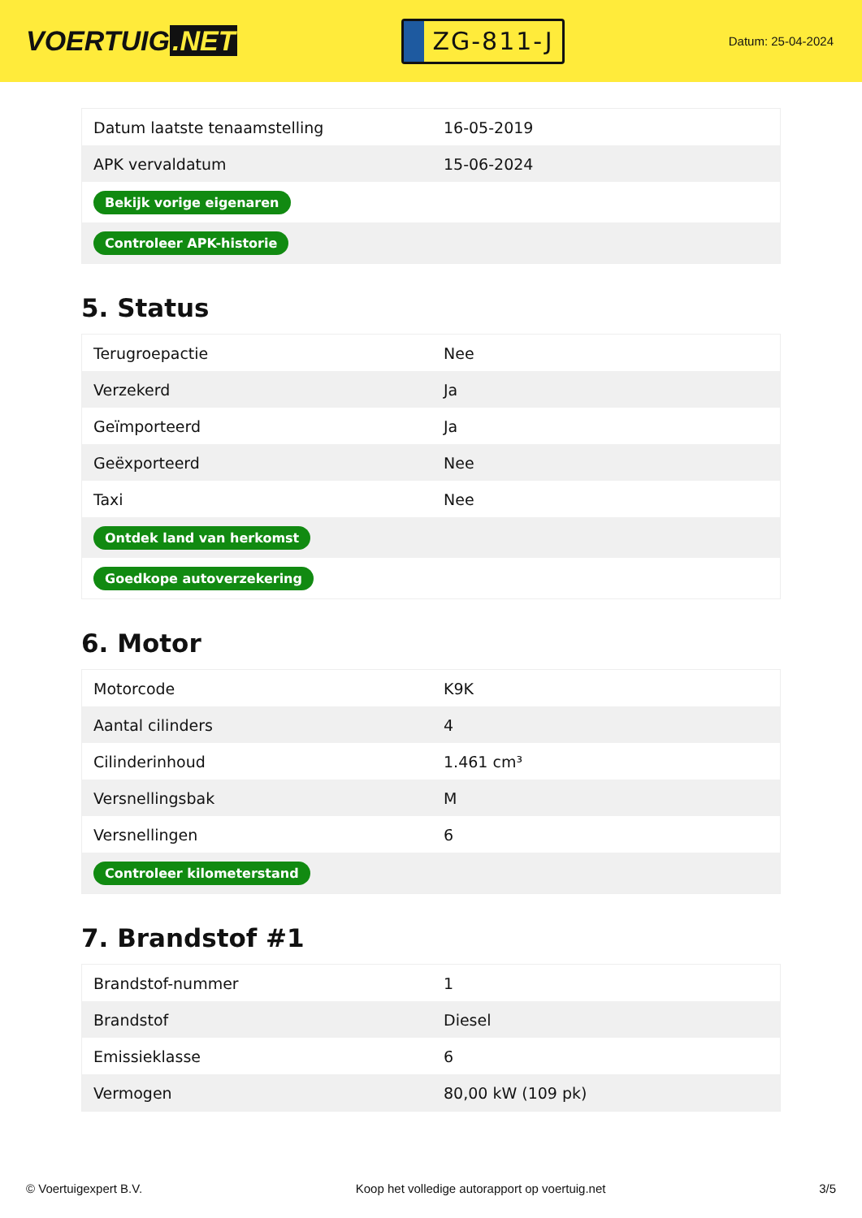VOERTUIG.NET
ZG-811-J
Datum: 25-04-2024
| Datum laatste tenaamstelling | 16-05-2019 |
| APK vervaldatum | 15-06-2024 |
| Bekijk vorige eigenaren | |
| Controleer APK-historie | |
5. Status
| Terugroepactie | Nee |
| Verzekerd | Ja |
| Geïmporteerd | Ja |
| Geëxporteerd | Nee |
| Taxi | Nee |
| Ontdek land van herkomst | |
| Goedkope autoverzekering | |
6. Motor
| Motorcode | K9K |
| Aantal cilinders | 4 |
| Cilinderinhoud | 1.461 cm³ |
| Versnellingsbak | M |
| Versnellingen | 6 |
| Controleer kilometerstand | |
7. Brandstof #1
| Brandstof-nummer | 1 |
| Brandstof | Diesel |
| Emissieklasse | 6 |
| Vermogen | 80,00 kW (109 pk) |
© Voertuigexpert B.V. Koop het volledige autorapport op voertuig.net 3/5